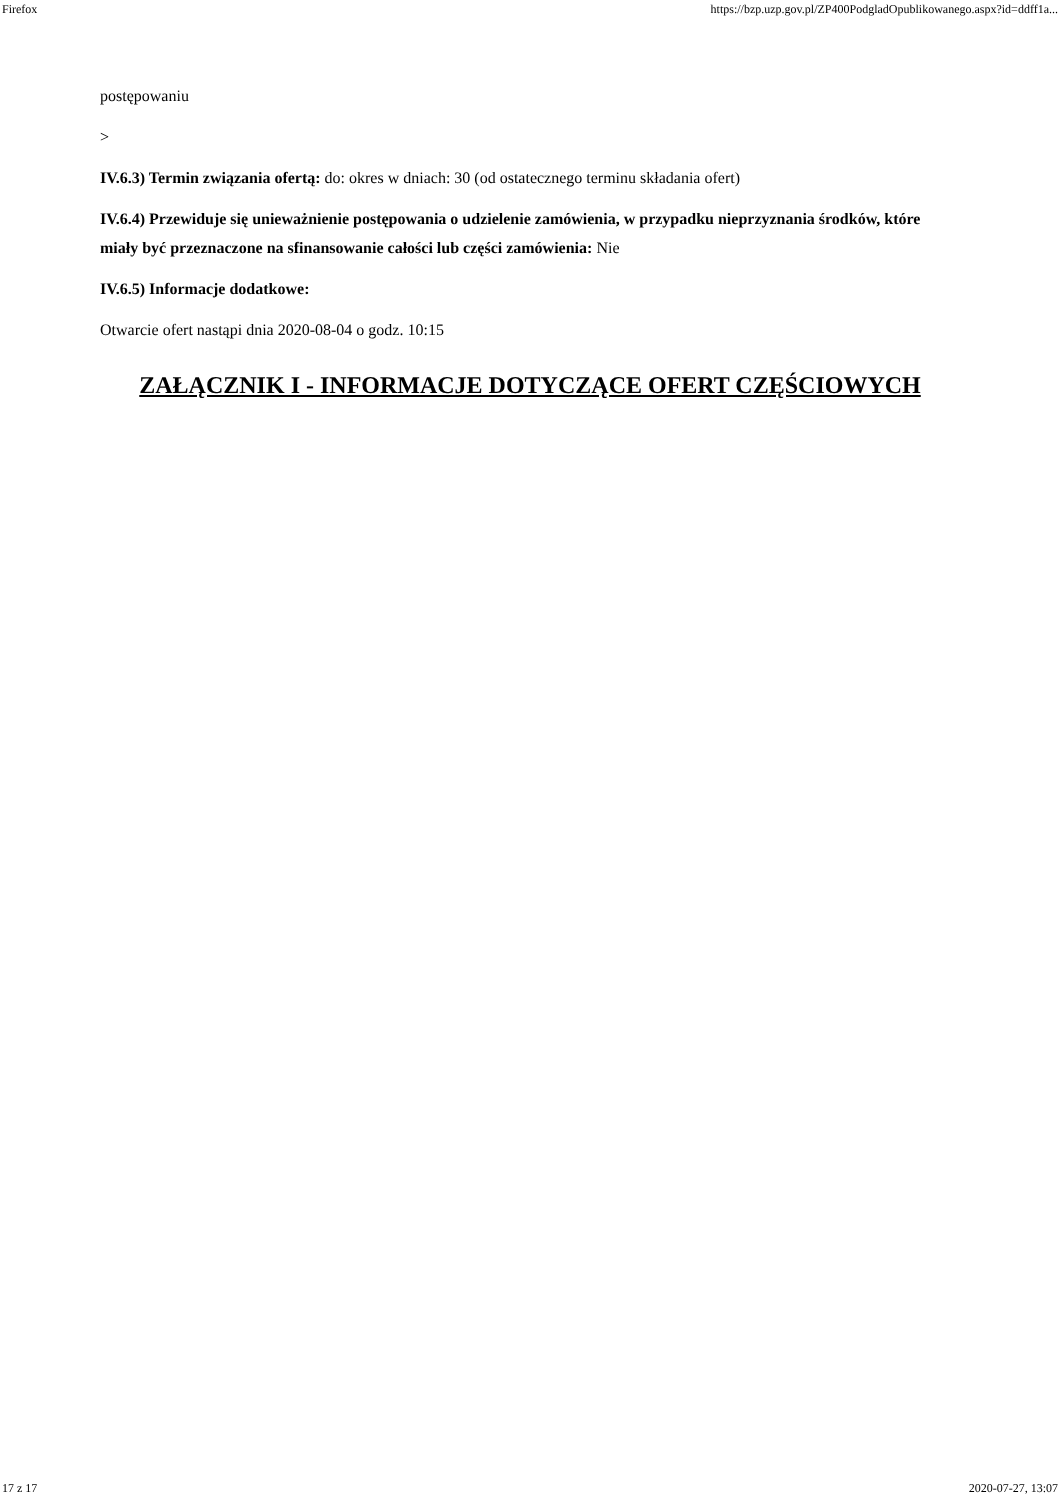Firefox https://bzp.uzp.gov.pl/ZP400PodgladOpublikowanego.aspx?id=ddff1a...
postępowaniu
>
IV.6.3) Termin związania ofertą: do: okres w dniach: 30 (od ostatecznego terminu składania ofert)
IV.6.4) Przewiduje się unieważnienie postępowania o udzielenie zamówienia, w przypadku nieprzyznania środków, które miały być przeznaczone na sfinansowanie całości lub części zamówienia: Nie
IV.6.5) Informacje dodatkowe:
Otwarcie ofert nastąpi dnia 2020-08-04 o godz. 10:15
ZAŁĄCZNIK I - INFORMACJE DOTYCZĄCE OFERT CZĘŚCIOWYCH
17 z 17 2020-07-27, 13:07